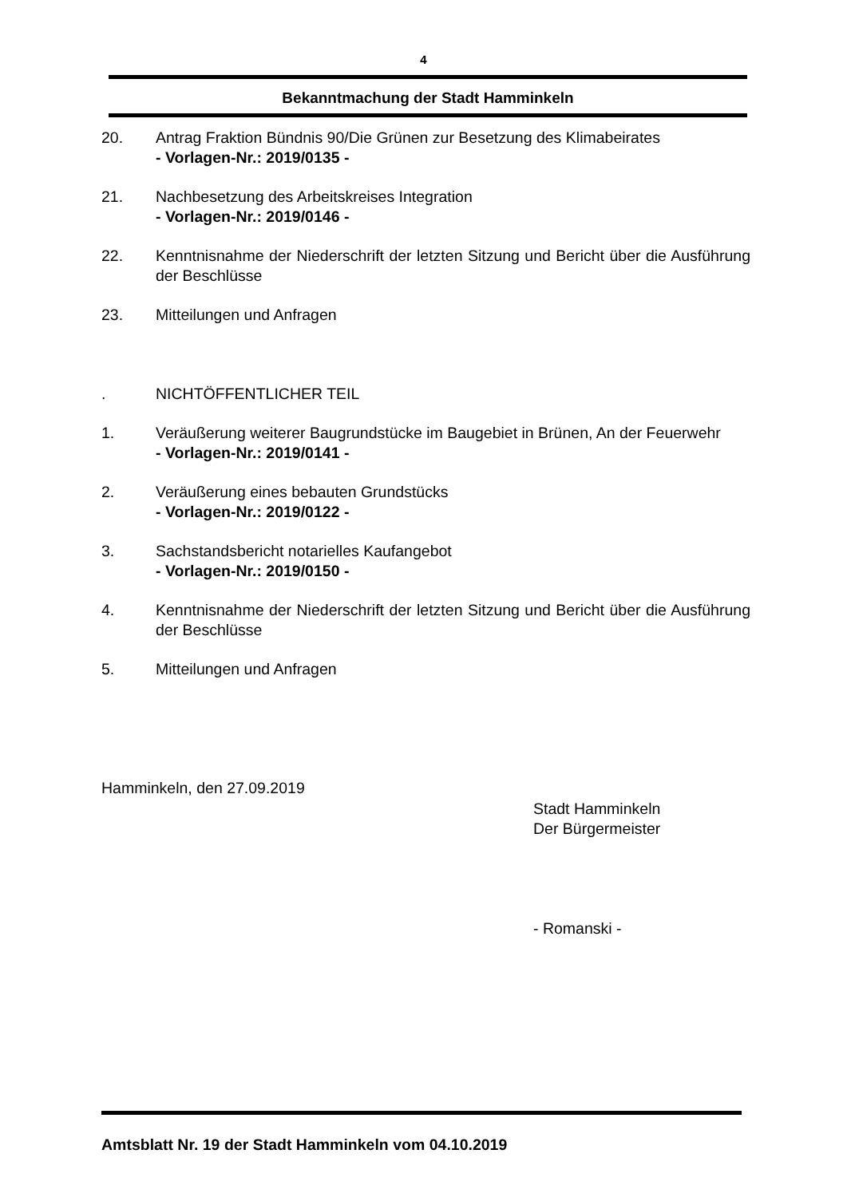4
Bekanntmachung der Stadt Hamminkeln
20. Antrag Fraktion Bündnis 90/Die Grünen zur Besetzung des Klimabeirates
- Vorlagen-Nr.: 2019/0135 -
21. Nachbesetzung des Arbeitskreises Integration
- Vorlagen-Nr.: 2019/0146 -
22. Kenntnisnahme der Niederschrift der letzten Sitzung und Bericht über die Ausführung der Beschlüsse
23. Mitteilungen und Anfragen
. NICHTÖFFENTLICHER TEIL
1. Veräußerung weiterer Baugrundstücke im Baugebiet in Brünen, An der Feuerwehr
- Vorlagen-Nr.: 2019/0141 -
2. Veräußerung eines bebauten Grundstücks
- Vorlagen-Nr.: 2019/0122 -
3. Sachstandsbericht notarielles Kaufangebot
- Vorlagen-Nr.: 2019/0150 -
4. Kenntnisnahme der Niederschrift der letzten Sitzung und Bericht über die Ausführung der Beschlüsse
5. Mitteilungen und Anfragen
Hamminkeln, den 27.09.2019
Stadt Hamminkeln
Der Bürgermeister
- Romanski -
Amtsblatt Nr. 19 der Stadt Hamminkeln vom 04.10.2019